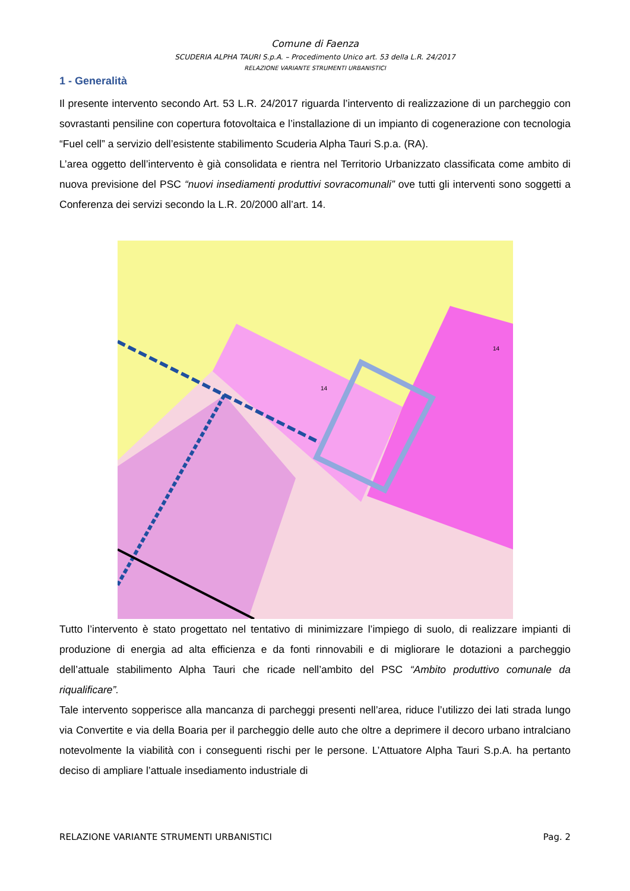Comune di Faenza
SCUDERIA ALPHA TAURI S.p.A. – Procedimento Unico art. 53 della L.R. 24/2017
RELAZIONE VARIANTE STRUMENTI URBANISTICI
1 - Generalità
Il presente intervento secondo Art. 53 L.R. 24/2017 riguarda l’intervento di realizzazione di un parcheggio con sovrastanti pensiline con copertura fotovoltaica e l’installazione di un impianto di cogenerazione con tecnologia “Fuel cell” a servizio dell’esistente stabilimento Scuderia Alpha Tauri S.p.a. (RA).
L’area oggetto dell’intervento è già consolidata e rientra nel Territorio Urbanizzato classificata come ambito di nuova previsione del PSC “nuovi insediamenti produttivi sovracomunali” ove tutti gli interventi sono soggetti a Conferenza dei servizi secondo la L.R. 20/2000 all’art. 14.
14
14
Tutto l’intervento è stato progettato nel tentativo di minimizzare l’impiego di suolo, di realizzare impianti di produzione di energia ad alta efficienza e da fonti rinnovabili e di migliorare le dotazioni a parcheggio dell’attuale stabilimento Alpha Tauri che ricade nell’ambito del PSC “Ambito produttivo comunale da riqualificare”.
Tale intervento sopperisce alla mancanza di parcheggi presenti nell’area, riduce l’utilizzo dei lati strada lungo via Convertite e via della Boaria per il parcheggio delle auto che oltre a deprimere il decoro urbano intralciano notevolmente la viabilità con i conseguenti rischi per le persone. L’Attuatore Alpha Tauri S.p.A. ha pertanto deciso di ampliare l’attuale insediamento industriale di
RELAZIONE VARIANTE STRUMENTI URBANISTICI Pag. 2